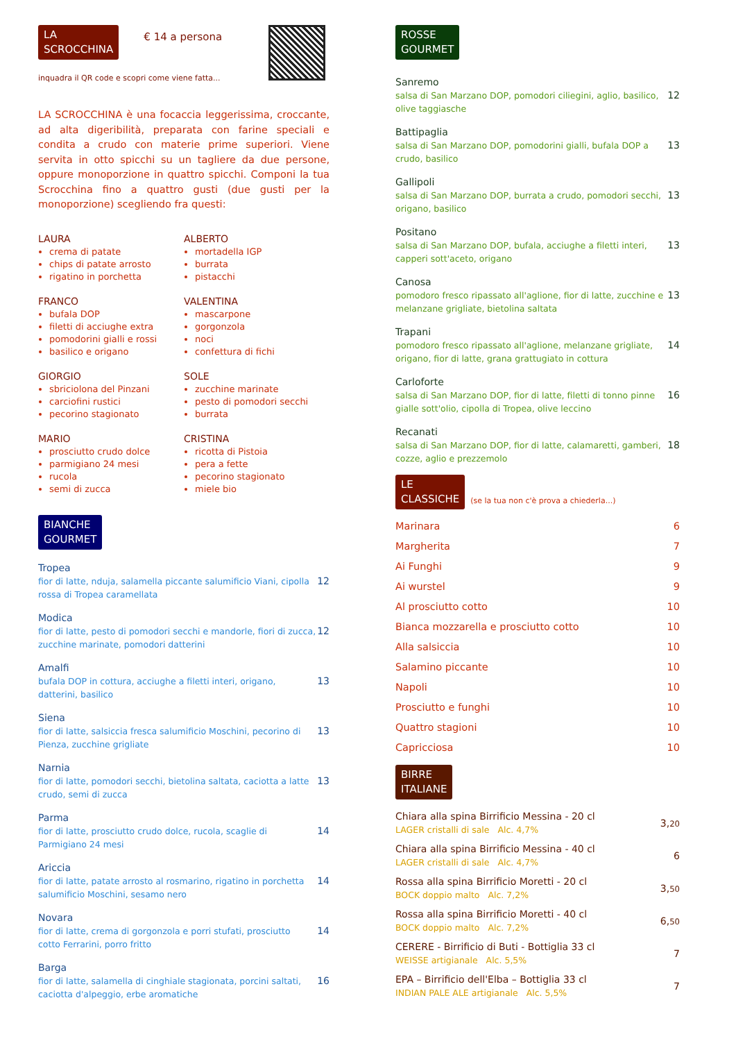LA
SCROCCHINA
€ 14 a persona
inquadra il QR code e scopri come viene fatta...
LA SCROCCHINA è una focaccia leggerissima, croccante, ad alta digeribilità, preparata con farine speciali e condita a crudo con materie prime superiori. Viene servita in otto spicchi su un tagliere da due persone, oppure monoporzione in quattro spicchi. Componi la tua Scrocchina fino a quattro gusti (due gusti per la monoporzione) scegliendo fra questi:
LAURA
crema di patate
chips di patate arrosto
rigatino in porchetta
ALBERTO
mortadella IGP
burrata
pistacchi
FRANCO
bufala DOP
filetti di acciughe extra
pomodorini gialli e rossi
basilico e origano
VALENTINA
mascarpone
gorgonzola
noci
confettura di fichi
GIORGIO
sbriciolona del Pinzani
carciofini rustici
pecorino stagionato
SOLE
zucchine marinate
pesto di pomodori secchi
burrata
MARIO
prosciutto crudo dolce
parmigiano 24 mesi
rucola
semi di zucca
CRISTINA
ricotta di Pistoia
pera a fette
pecorino stagionato
miele bio
BIANCHE
GOURMET
Tropea
fior di latte, nduja, salamella piccante salumificio Viani, cipolla rossa di Tropea caramellata
12
Modica
fior di latte, pesto di pomodori secchi e mandorle, fiori di zucca, zucchine marinate, pomodori datterini
12
Amalfi
bufala DOP in cottura, acciughe a filetti interi, origano, datterini, basilico
13
Siena
fior di latte, salsiccia fresca salumificio Moschini, pecorino di Pienza, zucchine grigliate
13
Narnia
fior di latte, pomodori secchi, bietolina saltata, caciotta a latte crudo, semi di zucca
13
Parma
fior di latte, prosciutto crudo dolce, rucola, scaglie di Parmigiano 24 mesi
14
Ariccia
fior di latte, patate arrosto al rosmarino, rigatino in porchetta salumificio Moschini, sesamo nero
14
Novara
fior di latte, crema di gorgonzola e porri stufati, prosciutto cotto Ferrarini, porro fritto
14
Barga
fior di latte, salamella di cinghiale stagionata, porcini saltati, caciotta d'alpeggio, erbe aromatiche
16
ROSSE
GOURMET
Sanremo
salsa di San Marzano DOP, pomodori ciliegini, aglio, basilico, olive taggiasche
12
Battipaglia
salsa di San Marzano DOP, pomodorini gialli, bufala DOP a crudo, basilico
13
Gallipoli
salsa di San Marzano DOP, burrata a crudo, pomodori secchi, origano, basilico
13
Positano
salsa di San Marzano DOP, bufala, acciughe a filetti interi, capperi sott'aceto, origano
13
Canosa
pomodoro fresco ripassato all'aglione, fior di latte, zucchine e melanzane grigliate, bietolina saltata
13
Trapani
pomodoro fresco ripassato all'aglione, melanzane grigliate, origano, fior di latte, grana grattugiato in cottura
14
Carloforte
salsa di San Marzano DOP, fior di latte, filetti di tonno pinne gialle sott'olio, cipolla di Tropea, olive leccino
16
Recanati
salsa di San Marzano DOP, fior di latte, calamaretti, gamberi, cozze, aglio e prezzemolo
18
LE
CLASSICHE
(se la tua non c'è prova a chiederla...)
Marinara 6
Margherita 7
Ai Funghi 9
Ai wurstel 9
Al prosciutto cotto 10
Bianca mozzarella e prosciutto cotto 10
Alla salsiccia 10
Salamino piccante 10
Napoli 10
Prosciutto e funghi 10
Quattro stagioni 10
Capricciosa 10
BIRRE
ITALIANE
Chiara alla spina Birrificio Messina - 20 cl
LAGER cristalli di sale Alc. 4,7%
3,20
Chiara alla spina Birrificio Messina - 40 cl
LAGER cristalli di sale Alc. 4,7%
6
Rossa alla spina Birrificio Moretti - 20 cl
BOCK doppio malto Alc. 7,2%
3,50
Rossa alla spina Birrificio Moretti - 40 cl
BOCK doppio malto Alc. 7,2%
6,50
CERERE - Birrificio di Buti - Bottiglia 33 cl
WEISSE artigianale Alc. 5,5%
7
EPA – Birrificio dell'Elba – Bottiglia 33 cl
INDIAN PALE ALE artigianale Alc. 5,5%
7